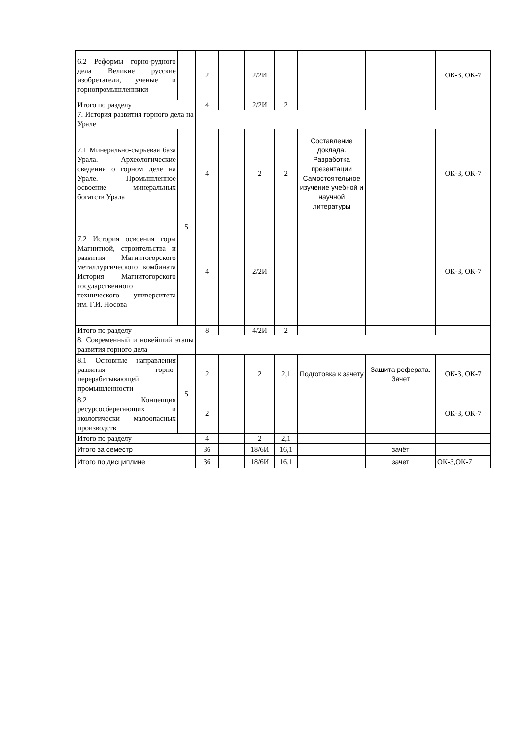| 6.2 Реформы горно-рудного дела Великие русские изобретатели, ученые и горнопромышленники | | 2 | | 2/2И | | | | ОК-3, ОК-7 |
| Итого по разделу | | 4 | | 2/2И | 2 | | | |
| 7. История развития горного дела на Урале | | | | | | | | |
| 7.1 Минерально-сырьевая база Урала. Археологические сведения о горном деле на Урале. Промышленное освоение минеральных богатств Урала | 5 | 4 | | 2 | 2 | Составление доклада. Разработка презентации Самостоятельное изучение учебной и научной литературы | | ОК-3, ОК-7 |
| 7.2 История освоения горы Магнитной, строительства и развития Магнитогорского металлургического комбината История Магнитогорского государственного технического университета им. Г.И. Носова | | 4 | | 2/2И | | | | ОК-3, ОК-7 |
| Итого по разделу | | 8 | | 4/2И | 2 | | | |
| 8. Современный и новейший этапы развития горного дела | | | | | | | | |
| 8.1 Основные направления развития горно-перерабатывающей промышленности | 5 | 2 | | 2 | 2,1 | Подготовка к зачету | Защита реферата. Зачет | ОК-3, ОК-7 |
| 8.2 Концепция ресурсосберегающих и экологически малоопасных производств | | 2 | | | | | | ОК-3, ОК-7 |
| Итого по разделу | | 4 | | 2 | 2,1 | | | |
| Итого за семестр | | 36 | | 18/6И | 16,1 | | зачёт | |
| Итого по дисциплине | | 36 | | 18/6И | 16,1 | | зачет | ОК-3,ОК-7 |